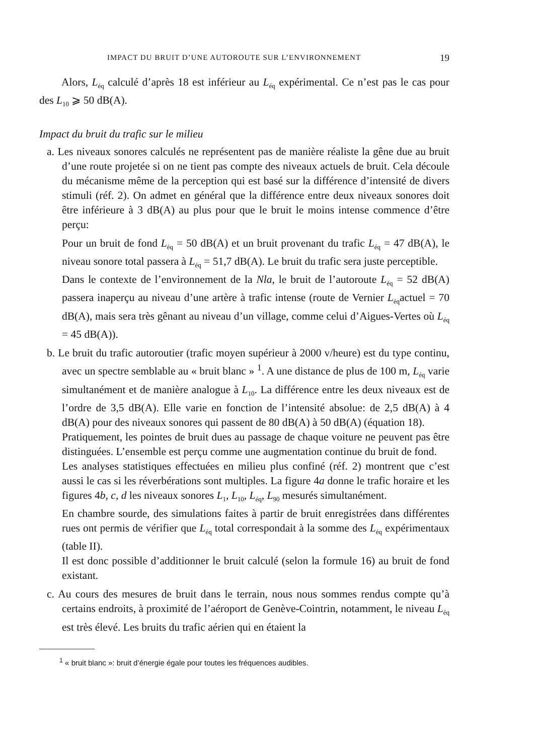IMPACT DU BRUIT D’UNE AUTOROUTE SUR L’ENVIRONNEMENT 19
Alors, L<sub>éq</sub> calculé d’après 18 est inférieur au L<sub>éq</sub> expérimental. Ce n’est pas le cas pour des L<sub>10</sub> ⩾ 50 dB(A).
Impact du bruit du trafic sur le milieu
a. Les niveaux sonores calculés ne représentent pas de manière réaliste la gêne due au bruit d’une route projetée si on ne tient pas compte des niveaux actuels de bruit. Cela découle du mécanisme même de la perception qui est basé sur la différence d’intensité de divers stimuli (réf. 2). On admet en général que la différence entre deux niveaux sonores doit être inférieure à 3 dB(A) au plus pour que le bruit le moins intense commence d’être perçu:
Pour un bruit de fond L<sub>éq</sub> = 50 dB(A) et un bruit provenant du trafic L<sub>éq</sub> = 47 dB(A), le niveau sonore total passera à L<sub>éq</sub> = 51,7 dB(A). Le bruit du trafic sera juste perceptible.
Dans le contexte de l’environnement de la Nla, le bruit de l’autoroute L<sub>éq</sub> = 52 dB(A) passera inaperçu au niveau d’une artère à trafic intense (route de Vernier L<sub>éq</sub>actuel = 70 dB(A), mais sera très gênant au niveau d’un village, comme celui d’Aigues-Vertes où L<sub>éq</sub> = 45 dB(A)).
b. Le bruit du trafic autoroutier (trafic moyen supérieur à 2000 v/heure) est du type continu, avec un spectre semblable au « bruit blanc » <sup>1</sup>. A une distance de plus de 100 m, L<sub>éq</sub> varie simultanément et de manière analogue à L<sub>10</sub>. La différence entre les deux niveaux est de l’ordre de 3,5 dB(A). Elle varie en fonction de l’intensité absolue: de 2,5 dB(A) à 4 dB(A) pour des niveaux sonores qui passent de 80 dB(A) à 50 dB(A) (équation 18).
Pratiquement, les pointes de bruit dues au passage de chaque voiture ne peuvent pas être distinguées. L’ensemble est perçu comme une augmentation continue du bruit de fond.
Les analyses statistiques effectuées en milieu plus confiné (réf. 2) montrent que c’est aussi le cas si les réverbérations sont multiples. La figure 4a donne le trafic horaire et les figures 4b, c, d les niveaux sonores L<sub>1</sub>, L<sub>10</sub>, L<sub>éq</sub>, L<sub>90</sub> mesurés simultanément.
En chambre sourde, des simulations faites à partir de bruit enregistrées dans différentes rues ont permis de vérifier que L<sub>éq</sub> total correspondait à la somme des L<sub>éq</sub> expérimentaux (table II).
Il est donc possible d’additionner le bruit calculé (selon la formule 16) au bruit de fond existant.
c. Au cours des mesures de bruit dans le terrain, nous nous sommes rendus compte qu’à certains endroits, à proximité de l’aéroport de Genève-Cointrin, notamment, le niveau L<sub>éq</sub> est très élevé. Les bruits du trafic aérien qui en étaient la
<sup>1</sup> « bruit blanc »: bruit d’énergie égale pour toutes les fréquences audibles.